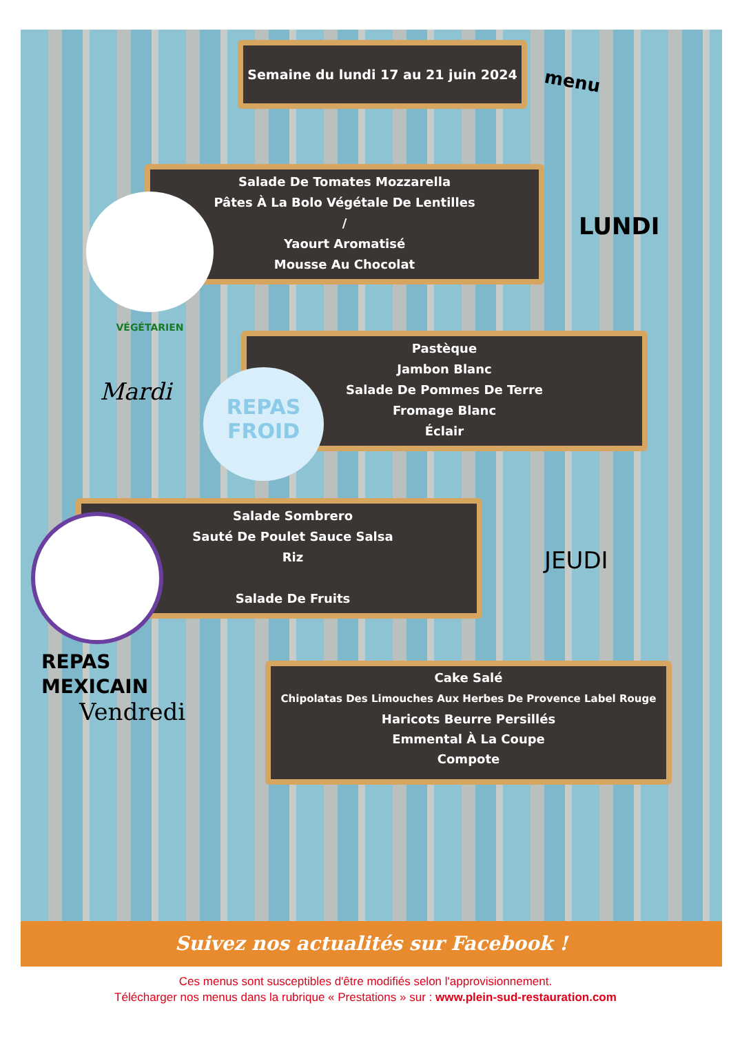Semaine du lundi 17 au 21 juin 2024
menu
Salade De Tomates Mozzarella
Pâtes À La Bolo Végétale De Lentilles
/
Yaourt Aromatisé
Mousse Au Chocolat
VÉGÉTARIEN
LUNDI
Pastèque
Jambon Blanc
Salade De Pommes De Terre
Fromage Blanc
Éclair
Mardi
REPAS
FROID
Salade Sombrero
Sauté De Poulet Sauce Salsa
Riz
Salade De Fruits
JEUDI
REPAS
MEXICAIN
Vendredi
Cake Salé
Chipolatas Des Limouches Aux Herbes De Provence Label Rouge
Haricots Beurre Persillés
Emmental À La Coupe
Compote
Suivez nos actualités sur Facebook !
Ces menus sont susceptibles d'être modifiés selon l'approvisionnement.
Télécharger nos menus dans la rubrique « Prestations » sur : www.plein-sud-restauration.com